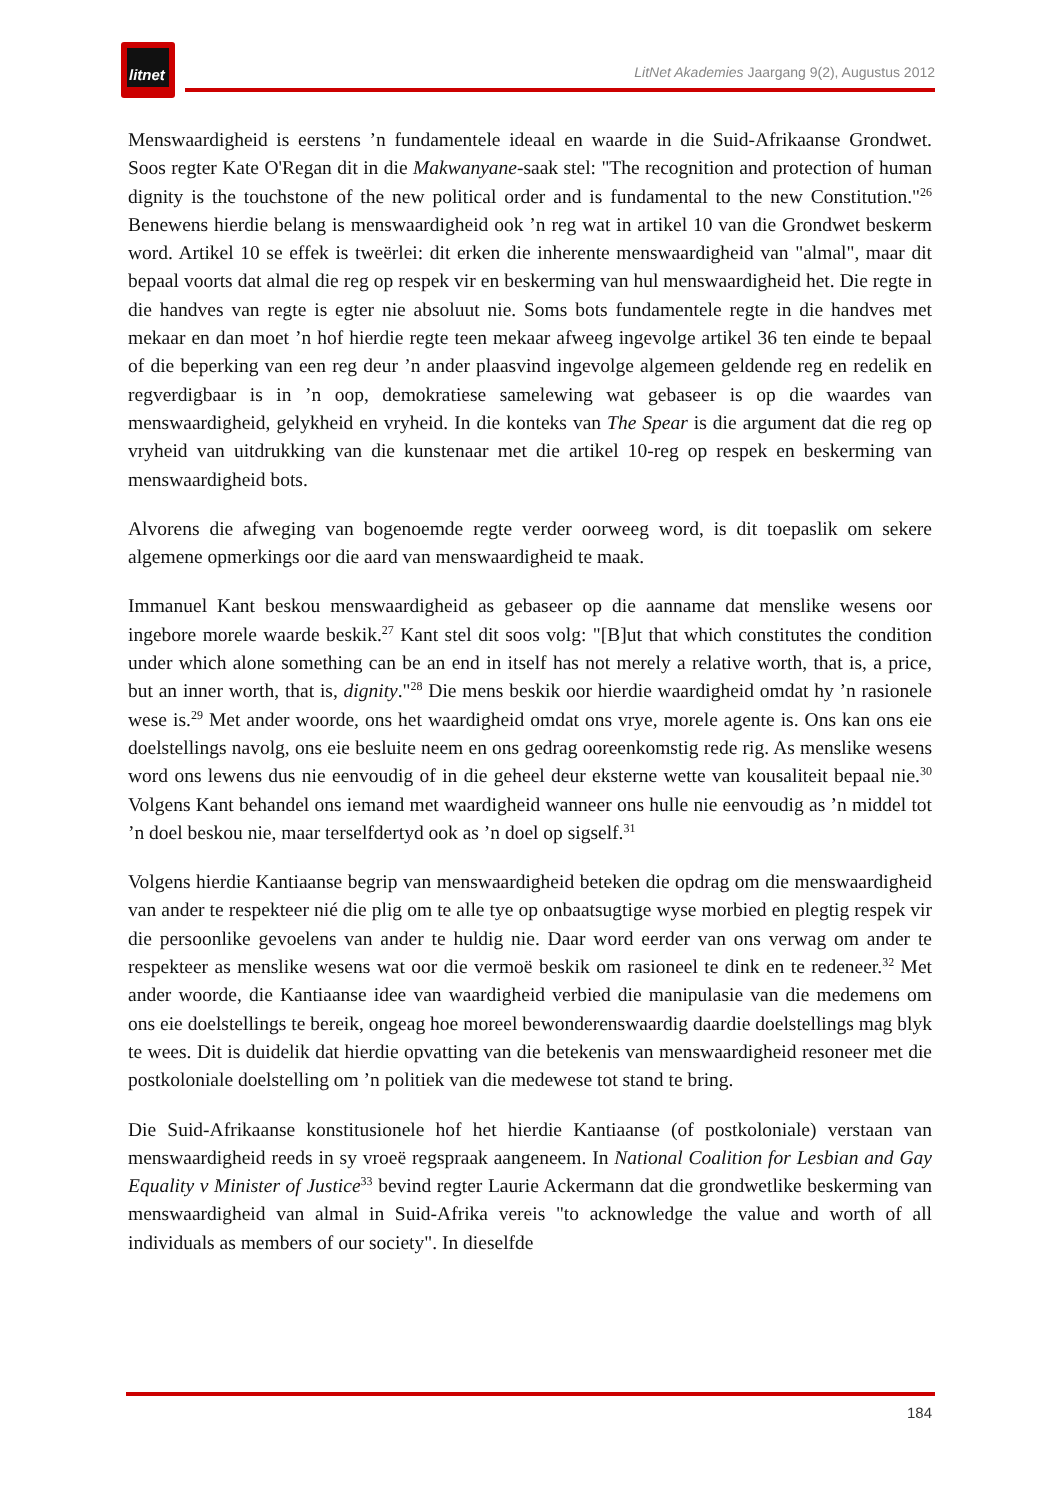litnet
LitNet Akademies Jaargang 9(2), Augustus 2012
Menswaardigheid is eerstens ’n fundamentele ideaal en waarde in die Suid-Afrikaanse Grondwet. Soos regter Kate O'Regan dit in die Makwanyane-saak stel: "The recognition and protection of human dignity is the touchstone of the new political order and is fundamental to the new Constitution."<sup>26</sup> Benewens hierdie belang is menswaardigheid ook ’n reg wat in artikel 10 van die Grondwet beskerm word. Artikel 10 se effek is tweërlei: dit erken die inherente menswaardigheid van "almal", maar dit bepaal voorts dat almal die reg op respek vir en beskerming van hul menswaardigheid het. Die regte in die handves van regte is egter nie absoluut nie. Soms bots fundamentele regte in die handves met mekaar en dan moet ’n hof hierdie regte teen mekaar afweeg ingevolge artikel 36 ten einde te bepaal of die beperking van een reg deur ’n ander plaasvind ingevolge algemeen geldende reg en redelik en regverdigbaar is in ’n oop, demokratiese samelewing wat gebaseer is op die waardes van menswaardigheid, gelykheid en vryheid. In die konteks van The Spear is die argument dat die reg op vryheid van uitdrukking van die kunstenaar met die artikel 10-reg op respek en beskerming van menswaardigheid bots.
Alvorens die afweging van bogenoemde regte verder oorweeg word, is dit toepaslik om sekere algemene opmerkings oor die aard van menswaardigheid te maak.
Immanuel Kant beskou menswaardigheid as gebaseer op die aanname dat menslike wesens oor ingebore morele waarde beskik.<sup>27</sup> Kant stel dit soos volg: "[B]ut that which constitutes the condition under which alone something can be an end in itself has not merely a relative worth, that is, a price, but an inner worth, that is, dignity."<sup>28</sup> Die mens beskik oor hierdie waardigheid omdat hy ’n rasionele wese is.<sup>29</sup> Met ander woorde, ons het waardigheid omdat ons vrye, morele agente is. Ons kan ons eie doelstellings navolg, ons eie besluite neem en ons gedrag ooreenkomstig rede rig. As menslike wesens word ons lewens dus nie eenvoudig of in die geheel deur eksterne wette van kousaliteit bepaal nie.<sup>30</sup> Volgens Kant behandel ons iemand met waardigheid wanneer ons hulle nie eenvoudig as ’n middel tot ’n doel beskou nie, maar terselfdertyd ook as ’n doel op sigself.<sup>31</sup>
Volgens hierdie Kantiaanse begrip van menswaardigheid beteken die opdrag om die menswaardigheid van ander te respekteer nié die plig om te alle tye op onbaatsugtige wyse morbied en plegtig respek vir die persoonlike gevoelens van ander te huldig nie. Daar word eerder van ons verwag om ander te respekteer as menslike wesens wat oor die vermoë beskik om rasioneel te dink en te redeneer.<sup>32</sup> Met ander woorde, die Kantiaanse idee van waardigheid verbied die manipulasie van die medemens om ons eie doelstellings te bereik, ongeag hoe moreel bewonderenswaardig daardie doelstellings mag blyk te wees. Dit is duidelik dat hierdie opvatting van die betekenis van menswaardigheid resoneer met die postkoloniale doelstelling om ’n politiek van die medewese tot stand te bring.
Die Suid-Afrikaanse konstitusionele hof het hierdie Kantiaanse (of postkoloniale) verstaan van menswaardigheid reeds in sy vroeë regspraak aangeneem. In National Coalition for Lesbian and Gay Equality v Minister of Justice<sup>33</sup> bevind regter Laurie Ackermann dat die grondwetlike beskerming van menswaardigheid van almal in Suid-Afrika vereis "to acknowledge the value and worth of all individuals as members of our society". In dieselfde
184